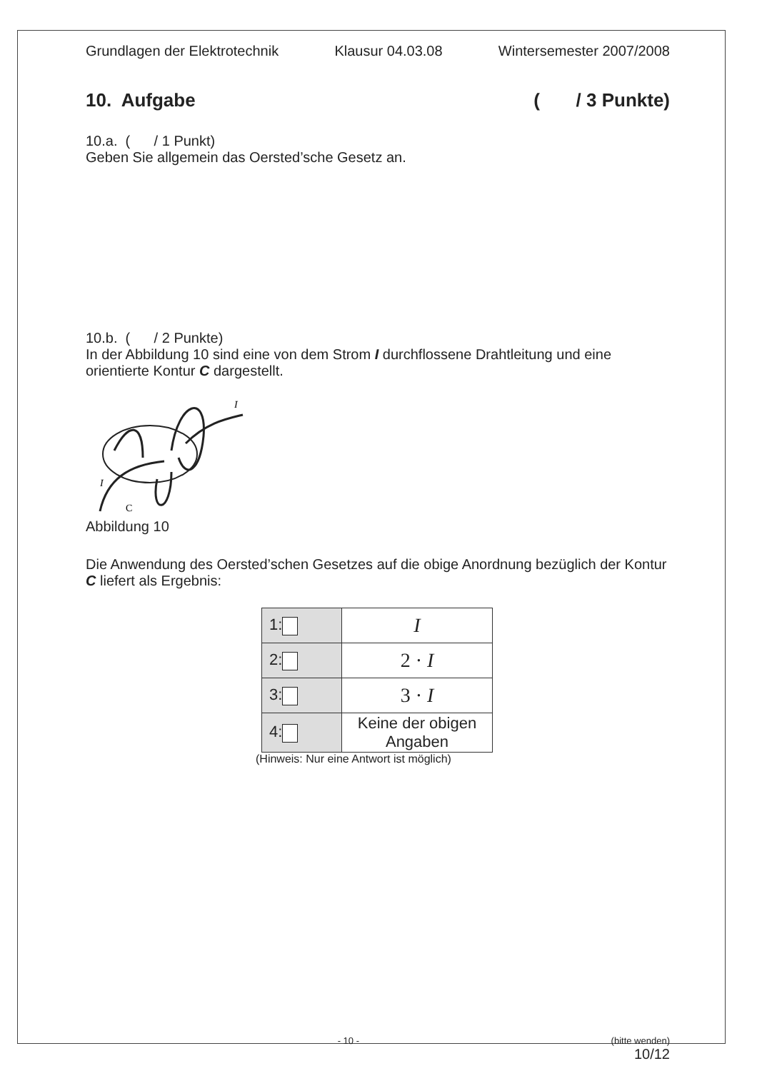Grundlagen der Elektrotechnik Klausur 04.03.08 Wintersemester 2007/2008
10. Aufgabe ( / 3 Punkte)
10.a. ( / 1 Punkt)
Geben Sie allgemein das Oersted’sche Gesetz an.
10.b. ( / 2 Punkte)
In der Abbildung 10 sind eine von dem Strom I durchflossene Drahtleitung und eine orientierte Kontur C dargestellt.
I
C
I
Abbildung 10
Die Anwendung des Oersted’schen Gesetzes auf die obige Anordnung bezüglich der Kontur C liefert als Ergebnis:
| 1: | I |
| 2: | 2 · I |
| 3: | 3 · I |
| 4: | Keine der obigen Angaben |
(Hinweis: Nur eine Antwort ist möglich)
- 10 - (bitte wenden)
10/12